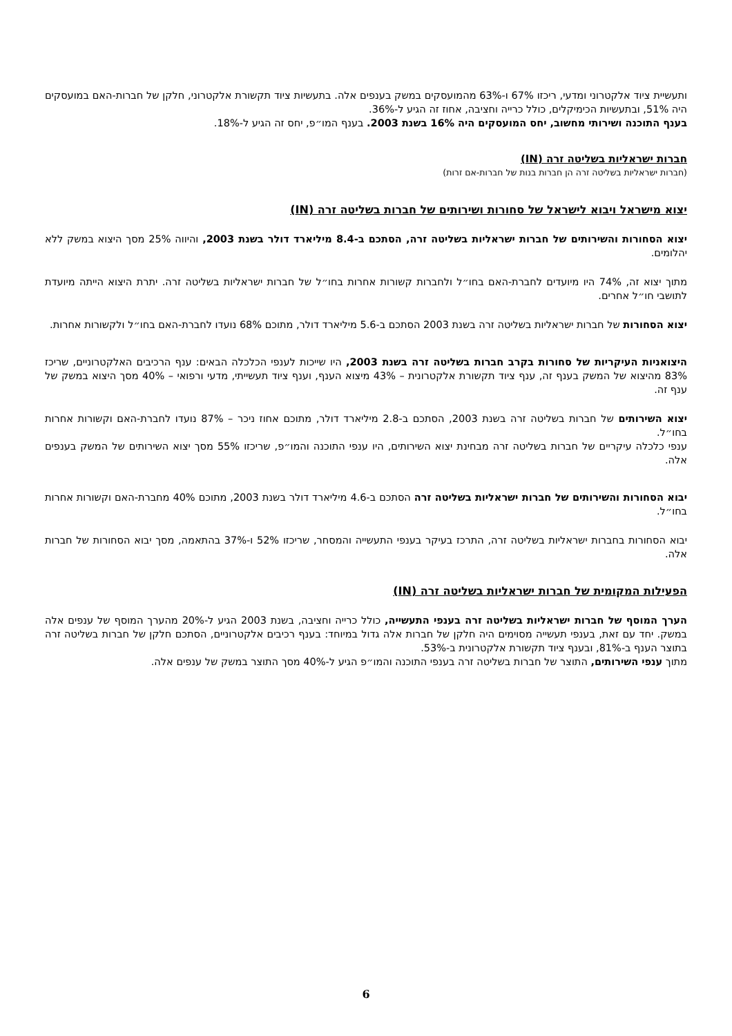ותעשיית ציוד אלקטרוני ומדעי, ריכזו 67% ו-63% מהמועסקים במשק בענפים אלה. בתעשיות ציוד תקשורת אלקטרוני, חלקן של חברות-האם במועסקים היה 51%, ובתעשיות הכימיקלים, כולל כרייה וחציבה, אחוז זה הגיע ל-36%.
בענף התוכנה ושירותי מחשוב, יחס המועסקים היה 16% בשנת 2003. בענף המו״פ, יחס זה הגיע ל-18%.
חברות ישראליות בשליטה זרה (IN)
(חברות ישראליות בשליטה זרה הן חברות בנות של חברות-אם זרות)
יצוא מישראל ויבוא לישראל של סחורות ושירותים של חברות בשליטה זרה (IN)
יצוא הסחורות והשירותים של חברות ישראליות בשליטה זרה, הסתכם ב-8.4 מיליארד דולר בשנת 2003, והיווה 25% מסך היצוא במשק ללא יהלומים.
מתוך יצוא זה, 74% היו מיועדים לחברת-האם בחו״ל ולחברות קשורות אחרות בחו״ל של חברות ישראליות בשליטה זרה. יתרת היצוא הייתה מיועדת לתושבי חו״ל אחרים.
יצוא הסחורות של חברות ישראליות בשליטה זרה בשנת 2003 הסתכם ב-5.6 מיליארד דולר, מתוכם 68% נועדו לחברת-האם בחו״ל ולקשורות אחרות.
היצואניות העיקריות של סחורות בקרב חברות בשליטה זרה בשנת 2003, היו שייכות לענפי הכלכלה הבאים: ענף הרכיבים האלקטרוניים, שריכז 83% מהיצוא של המשק בענף זה, ענף ציוד תקשורת אלקטרונית – 43% מיצוא הענף, וענף ציוד תעשייתי, מדעי ורפואי – 40% מסך היצוא במשק של ענף זה.
יצוא השירותים של חברות בשליטה זרה בשנת 2003, הסתכם ב-2.8 מיליארד דולר, מתוכם אחוז ניכר – 87% נועדו לחברת-האם וקשורות אחרות בחו״ל.
ענפי כלכלה עיקריים של חברות בשליטה זרה מבחינת יצוא השירותים, היו ענפי התוכנה והמו״פ, שריכזו 55% מסך יצוא השירותים של המשק בענפים אלה.
יבוא הסחורות והשירותים של חברות ישראליות בשליטה זרה הסתכם ב-4.6 מיליארד דולר בשנת 2003, מתוכם 40% מחברת-האם וקשורות אחרות בחו״ל.
יבוא הסחורות בחברות ישראליות בשליטה זרה, התרכז בעיקר בענפי התעשייה והמסחר, שריכזו 52% ו-37% בהתאמה, מסך יבוא הסחורות של חברות אלה.
הפעילות המקומית של חברות ישראליות בשליטה זרה (IN)
הערך המוסף של חברות ישראליות בשליטה זרה בענפי התעשייה, כולל כרייה וחציבה, בשנת 2003 הגיע ל-20% מהערך המוסף של ענפים אלה במשק. יחד עם זאת, בענפי תעשייה מסוימים היה חלקן של חברות אלה גדול במיוחד: בענף רכיבים אלקטרוניים, הסתכם חלקן של חברות בשליטה זרה בתוצר הענף ב-81%, ובענף ציוד תקשורת אלקטרונית ב-53%.
מתוך ענפי השירותים, התוצר של חברות בשליטה זרה בענפי התוכנה והמו״פ הגיע ל-40% מסך התוצר במשק של ענפים אלה.
6